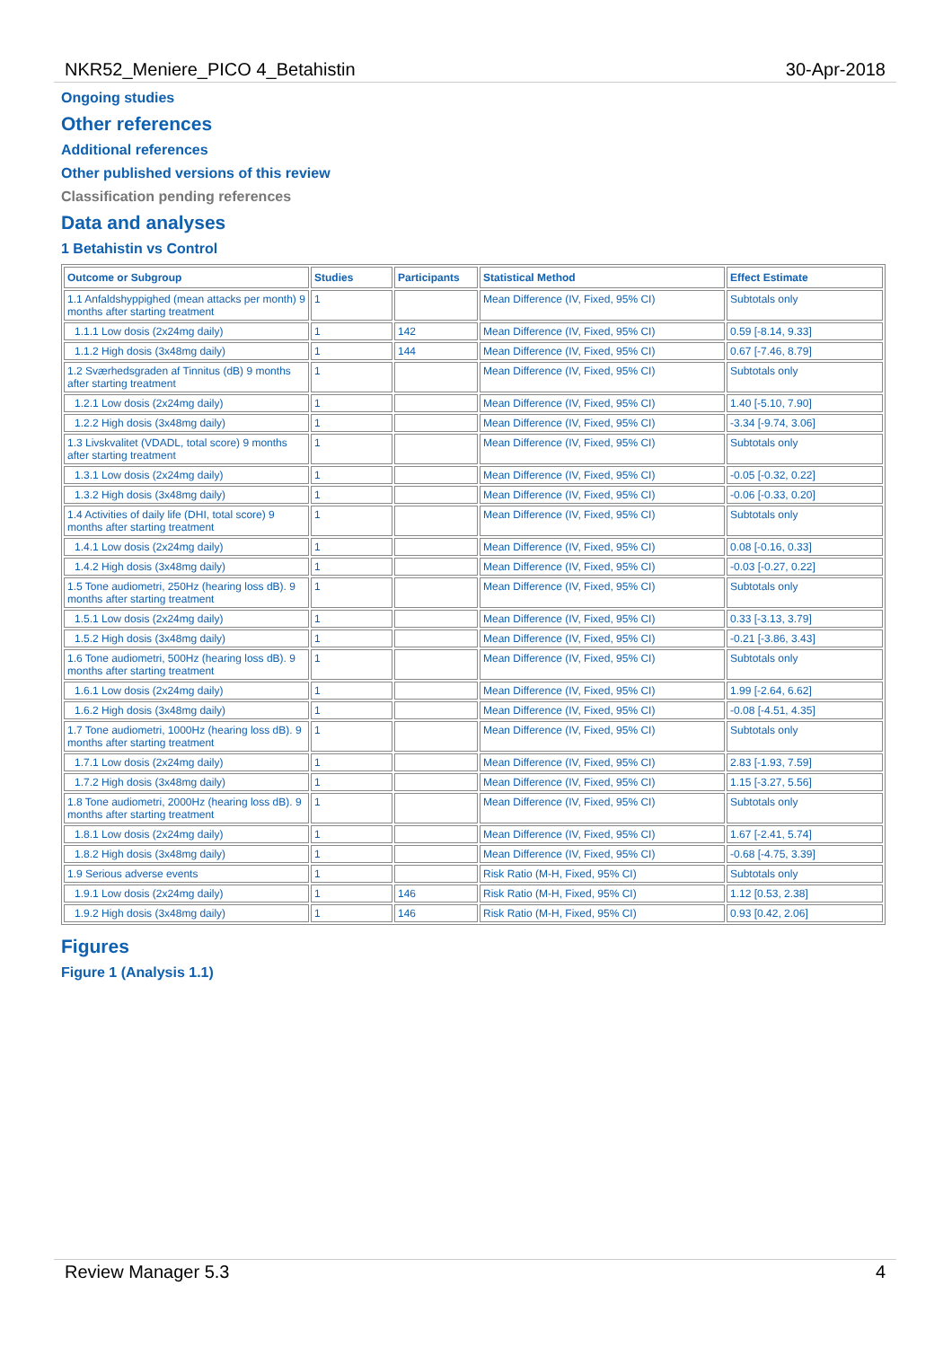NKR52_Meniere_PICO 4_Betahistin 30-Apr-2018
Ongoing studies
Other references
Additional references
Other published versions of this review
Classification pending references
Data and analyses
1 Betahistin vs Control
| Outcome or Subgroup | Studies | Participants | Statistical Method | Effect Estimate |
| --- | --- | --- | --- | --- |
| 1.1 Anfaldshyppighed (mean attacks per month) 9 months after starting treatment | 1 | | Mean Difference (IV, Fixed, 95% CI) | Subtotals only |
| 1.1.1 Low dosis (2x24mg daily) | 1 | 142 | Mean Difference (IV, Fixed, 95% CI) | 0.59 [-8.14, 9.33] |
| 1.1.2 High dosis (3x48mg daily) | 1 | 144 | Mean Difference (IV, Fixed, 95% CI) | 0.67 [-7.46, 8.79] |
| 1.2 Sværhedsgraden af Tinnitus (dB) 9 months after starting treatment | 1 | | Mean Difference (IV, Fixed, 95% CI) | Subtotals only |
| 1.2.1 Low dosis (2x24mg daily) | 1 | | Mean Difference (IV, Fixed, 95% CI) | 1.40 [-5.10, 7.90] |
| 1.2.2 High dosis (3x48mg daily) | 1 | | Mean Difference (IV, Fixed, 95% CI) | -3.34 [-9.74, 3.06] |
| 1.3 Livskvalitet (VDADL, total score) 9 months after starting treatment | 1 | | Mean Difference (IV, Fixed, 95% CI) | Subtotals only |
| 1.3.1 Low dosis (2x24mg daily) | 1 | | Mean Difference (IV, Fixed, 95% CI) | -0.05 [-0.32, 0.22] |
| 1.3.2 High dosis (3x48mg daily) | 1 | | Mean Difference (IV, Fixed, 95% CI) | -0.06 [-0.33, 0.20] |
| 1.4 Activities of daily life (DHI, total score) 9 months after starting treatment | 1 | | Mean Difference (IV, Fixed, 95% CI) | Subtotals only |
| 1.4.1 Low dosis (2x24mg daily) | 1 | | Mean Difference (IV, Fixed, 95% CI) | 0.08 [-0.16, 0.33] |
| 1.4.2 High dosis (3x48mg daily) | 1 | | Mean Difference (IV, Fixed, 95% CI) | -0.03 [-0.27, 0.22] |
| 1.5 Tone audiometri, 250Hz (hearing loss dB). 9 months after starting treatment | 1 | | Mean Difference (IV, Fixed, 95% CI) | Subtotals only |
| 1.5.1 Low dosis (2x24mg daily) | 1 | | Mean Difference (IV, Fixed, 95% CI) | 0.33 [-3.13, 3.79] |
| 1.5.2 High dosis (3x48mg daily) | 1 | | Mean Difference (IV, Fixed, 95% CI) | -0.21 [-3.86, 3.43] |
| 1.6 Tone audiometri, 500Hz (hearing loss dB). 9 months after starting treatment | 1 | | Mean Difference (IV, Fixed, 95% CI) | Subtotals only |
| 1.6.1 Low dosis (2x24mg daily) | 1 | | Mean Difference (IV, Fixed, 95% CI) | 1.99 [-2.64, 6.62] |
| 1.6.2 High dosis (3x48mg daily) | 1 | | Mean Difference (IV, Fixed, 95% CI) | -0.08 [-4.51, 4.35] |
| 1.7 Tone audiometri, 1000Hz (hearing loss dB). 9 months after starting treatment | 1 | | Mean Difference (IV, Fixed, 95% CI) | Subtotals only |
| 1.7.1 Low dosis (2x24mg daily) | 1 | | Mean Difference (IV, Fixed, 95% CI) | 2.83 [-1.93, 7.59] |
| 1.7.2 High dosis (3x48mg daily) | 1 | | Mean Difference (IV, Fixed, 95% CI) | 1.15 [-3.27, 5.56] |
| 1.8 Tone audiometri, 2000Hz (hearing loss dB). 9 months after starting treatment | 1 | | Mean Difference (IV, Fixed, 95% CI) | Subtotals only |
| 1.8.1 Low dosis (2x24mg daily) | 1 | | Mean Difference (IV, Fixed, 95% CI) | 1.67 [-2.41, 5.74] |
| 1.8.2 High dosis (3x48mg daily) | 1 | | Mean Difference (IV, Fixed, 95% CI) | -0.68 [-4.75, 3.39] |
| 1.9 Serious adverse events | 1 | | Risk Ratio (M-H, Fixed, 95% CI) | Subtotals only |
| 1.9.1 Low dosis (2x24mg daily) | 1 | 146 | Risk Ratio (M-H, Fixed, 95% CI) | 1.12 [0.53, 2.38] |
| 1.9.2 High dosis (3x48mg daily) | 1 | 146 | Risk Ratio (M-H, Fixed, 95% CI) | 0.93 [0.42, 2.06] |
Figures
Figure 1 (Analysis 1.1)
Review Manager 5.3 4